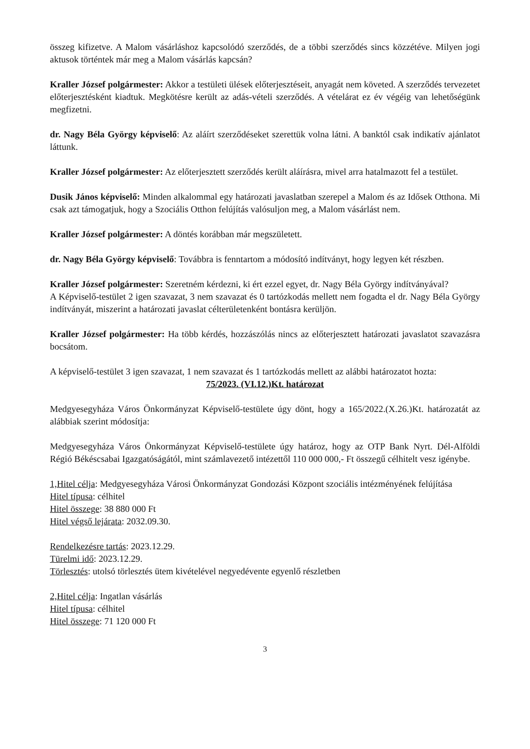összeg kifizetve. A Malom vásárláshoz kapcsolódó szerződés, de a többi szerződés sincs közzétéve. Milyen jogi aktusok történtek már meg a Malom vásárlás kapcsán?
Kraller József polgármester: Akkor a testületi ülések előterjesztéseit, anyagát nem követed. A szerződés tervezetet előterjesztésként kiadtuk. Megkötésre került az adás-vételi szerződés. A vételárat ez év végéig van lehetőségünk megfizetni.
dr. Nagy Béla György képviselő: Az aláírt szerződéseket szerettük volna látni. A banktól csak indikatív ajánlatot láttunk.
Kraller József polgármester: Az előterjesztett szerződés került aláírásra, mivel arra hatalmazott fel a testület.
Dusik János képviselő: Minden alkalommal egy határozati javaslatban szerepel a Malom és az Idősek Otthona. Mi csak azt támogatjuk, hogy a Szociális Otthon felújítás valósuljon meg, a Malom vásárlást nem.
Kraller József polgármester: A döntés korábban már megszületett.
dr. Nagy Béla György képviselő: Továbbra is fenntartom a módosító indítványt, hogy legyen két részben.
Kraller József polgármester: Szeretném kérdezni, ki ért ezzel egyet, dr. Nagy Béla György indítványával?
A Képviselő-testület 2 igen szavazat, 3 nem szavazat és 0 tartózkodás mellett nem fogadta el dr. Nagy Béla György indítványát, miszerint a határozati javaslat célterületenként bontásra kerüljön.
Kraller József polgármester: Ha több kérdés, hozzászólás nincs az előterjesztett határozati javaslatot szavazásra bocsátom.
A képviselő-testület 3 igen szavazat, 1 nem szavazat és 1 tartózkodás mellett az alábbi határozatot hozta:
75/2023. (VI.12.)Kt. határozat
Medgyesegyháza Város Önkormányzat Képviselő-testülete úgy dönt, hogy a 165/2022.(X.26.)Kt. határozatát az alábbiak szerint módosítja:
Medgyesegyháza Város Önkormányzat Képviselő-testülete úgy határoz, hogy az OTP Bank Nyrt. Dél-Alföldi Régió Békéscsabai Igazgatóságától, mint számlavezető intézettől 110 000 000,- Ft összegű célhitelt vesz igénybe.
1,Hitel célja: Medgyesegyháza Városi Önkormányzat Gondozási Központ szociális intézményének felújítása
Hitel típusa: célhitel
Hitel összege: 38 880 000 Ft
Hitel végső lejárata: 2032.09.30.
Rendelkezésre tartás: 2023.12.29.
Türelmi idő: 2023.12.29.
Törlesztés: utolsó törlesztés ütem kivételével negyedévente egyenlő részletben
2,Hitel célja: Ingatlan vásárlás
Hitel típusa: célhitel
Hitel összege: 71 120 000 Ft
3